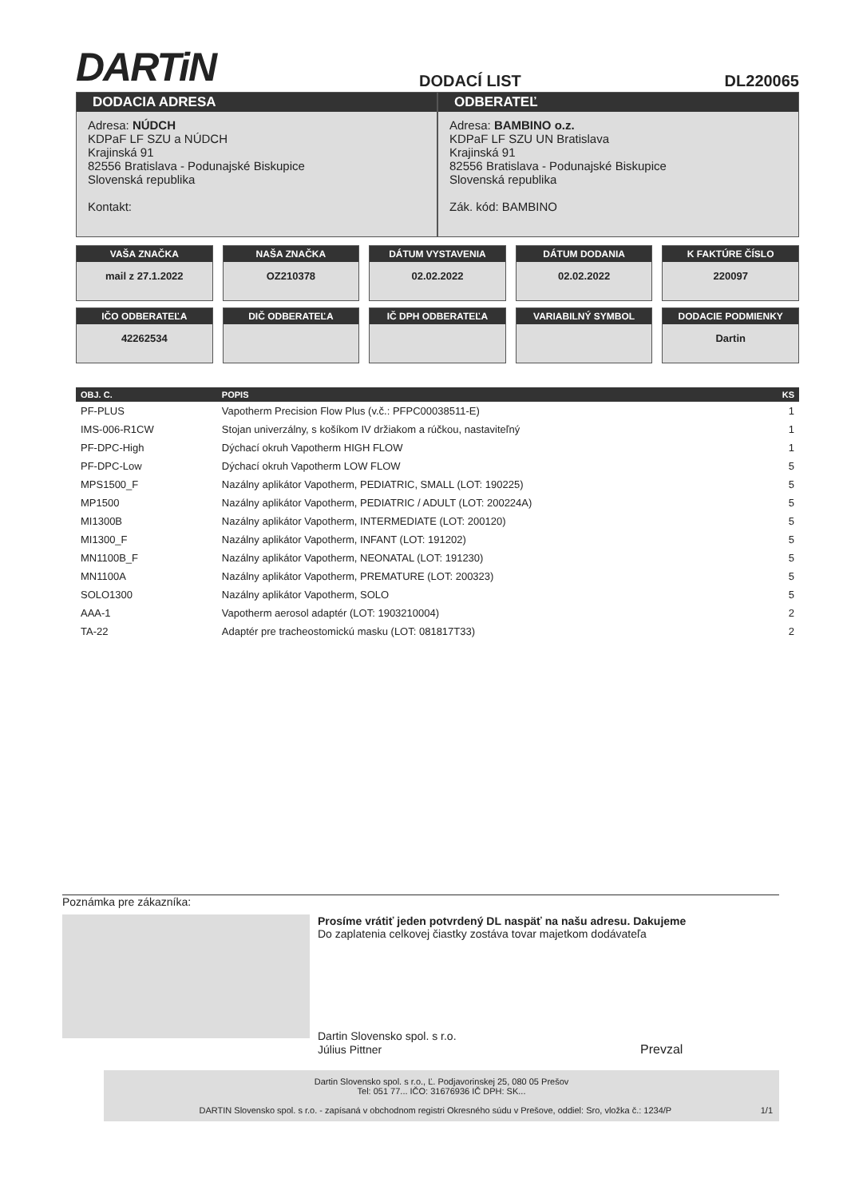DARTiN
DODACÍ LIST
DL220065
DODACIA ADRESA
Adresa: NÚDCH
KDPaF LF SZU a NÚDCH
Krajinská 91
82556 Bratislava - Podunajské Biskupice
Slovenská republika
Kontakt:
ODBERATEĽ
Adresa: BAMBINO o.z.
KDPaF LF SZU UN Bratislava
Krajinská 91
82556 Bratislava - Podunajské Biskupice
Slovenská republika
Zák. kód: BAMBINO
VAŠA ZNAČKA
mail z 27.1.2022
NAŠA ZNAČKA
OZ210378
DÁTUM VYSTAVENIA
02.02.2022
DÁTUM DODANIA
02.02.2022
K FAKTÚRE ČÍSLO
220097
IČO ODBERATEĽA
42262534
DIČ ODBERATEĽA
IČ DPH ODBERATEĽA
VARIABILNÝ SYMBOL
DODACIE PODMIENKY
Dartin
| OBJ. C. | POPIS | KS |
| --- | --- | --- |
| PF-PLUS | Vapotherm Precision Flow Plus (v.č.: PFPC00038511-E) | 1 |
| IMS-006-R1CW | Stojan univerzálny, s košíkom IV držiakom a rúčkou, nastaviteľný | 1 |
| PF-DPC-High | Dýchací okruh Vapotherm HIGH FLOW | 1 |
| PF-DPC-Low | Dýchací okruh Vapotherm LOW FLOW | 5 |
| MPS1500_F | Nazálny aplikátor Vapotherm, PEDIATRIC, SMALL (LOT: 190225) | 5 |
| MP1500 | Nazálny aplikátor Vapotherm, PEDIATRIC / ADULT (LOT: 200224A) | 5 |
| MI1300B | Nazálny aplikátor Vapotherm, INTERMEDIATE (LOT: 200120) | 5 |
| MI1300_F | Nazálny aplikátor Vapotherm, INFANT (LOT: 191202) | 5 |
| MN1100B_F | Nazálny aplikátor Vapotherm, NEONATAL (LOT: 191230) | 5 |
| MN1100A | Nazálny aplikátor Vapotherm, PREMATURE (LOT: 200323) | 5 |
| SOLO1300 | Nazálny aplikátor Vapotherm, SOLO | 5 |
| AAA-1 | Vapotherm aerosol adaptér (LOT: 1903210004) | 2 |
| TA-22 | Adaptér pre tracheostomickú masku (LOT: 081817T33) | 2 |
Poznámka pre zákazníka:
Prosíme vrátiť jeden potvrdený DL naspäť na našu adresu. Dakujeme
Do zaplatenia celkovej čiastky zostáva tovar majetkom dodávateľa
Dartin Slovensko spol. s r.o.
Július Pittner Prevzal
Dartin Slovensko spol. s r.o., Ľ. Podjavorinskej 25, 080 05 Prešov
Tel: 051 77... IČO: 31676936 IČ DPH: SK...
DARTIN Slovensko spol. s r.o. - zapísaná v obchodnom registri Okresného súdu v Prešove, oddiel: Sro, vložka č.: 1234/P 1/1